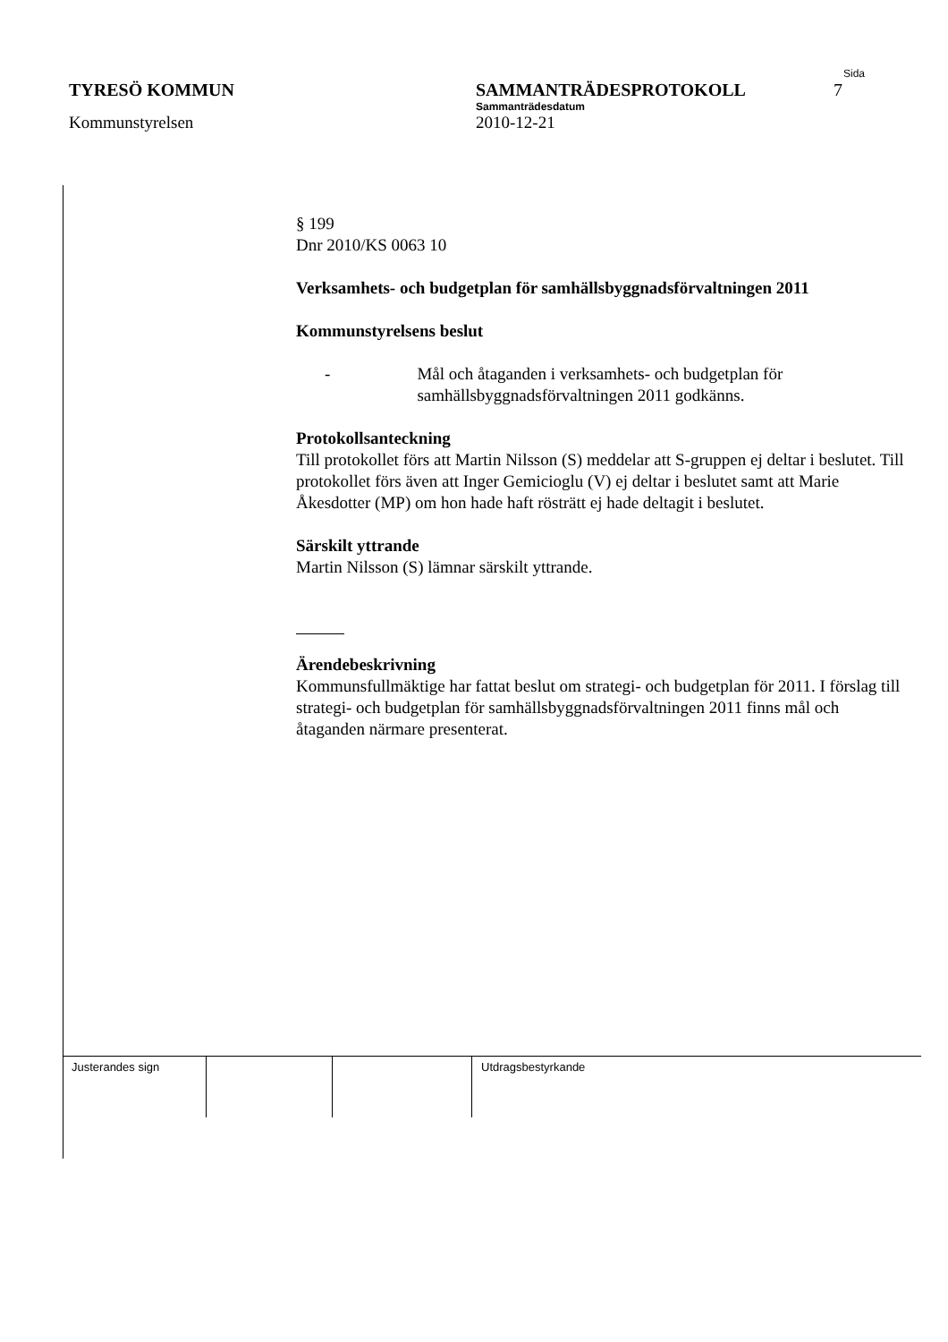Sida
TYRESÖ KOMMUN SAMMANTRÄDESPROTOKOLL 7
Sammanträdesdatum
Kommunstyrelsen 2010-12-21
§ 199
Dnr 2010/KS 0063 10
Verksamhets- och budgetplan för samhällsbyggnadsförvaltningen 2011
Kommunstyrelsens beslut
- Mål och åtaganden i verksamhets- och budgetplan för samhällsbyggnadsförvaltningen 2011 godkänns.
Protokollsanteckning
Till protokollet förs att Martin Nilsson (S) meddelar att S-gruppen ej deltar i beslutet. Till protokollet förs även att Inger Gemicioglu (V) ej deltar i beslutet samt att Marie Åkesdotter (MP) om hon hade haft rösträtt ej hade deltagit i beslutet.
Särskilt yttrande
Martin Nilsson (S) lämnar särskilt yttrande.
Ärendebeskrivning
Kommunsfullmäktige har fattat beslut om strategi- och budgetplan för 2011. I förslag till strategi- och budgetplan för samhällsbyggnadsförvaltningen 2011 finns mål och åtaganden närmare presenterat.
| Justerandes sign | | | Utdragsbestyrkande |